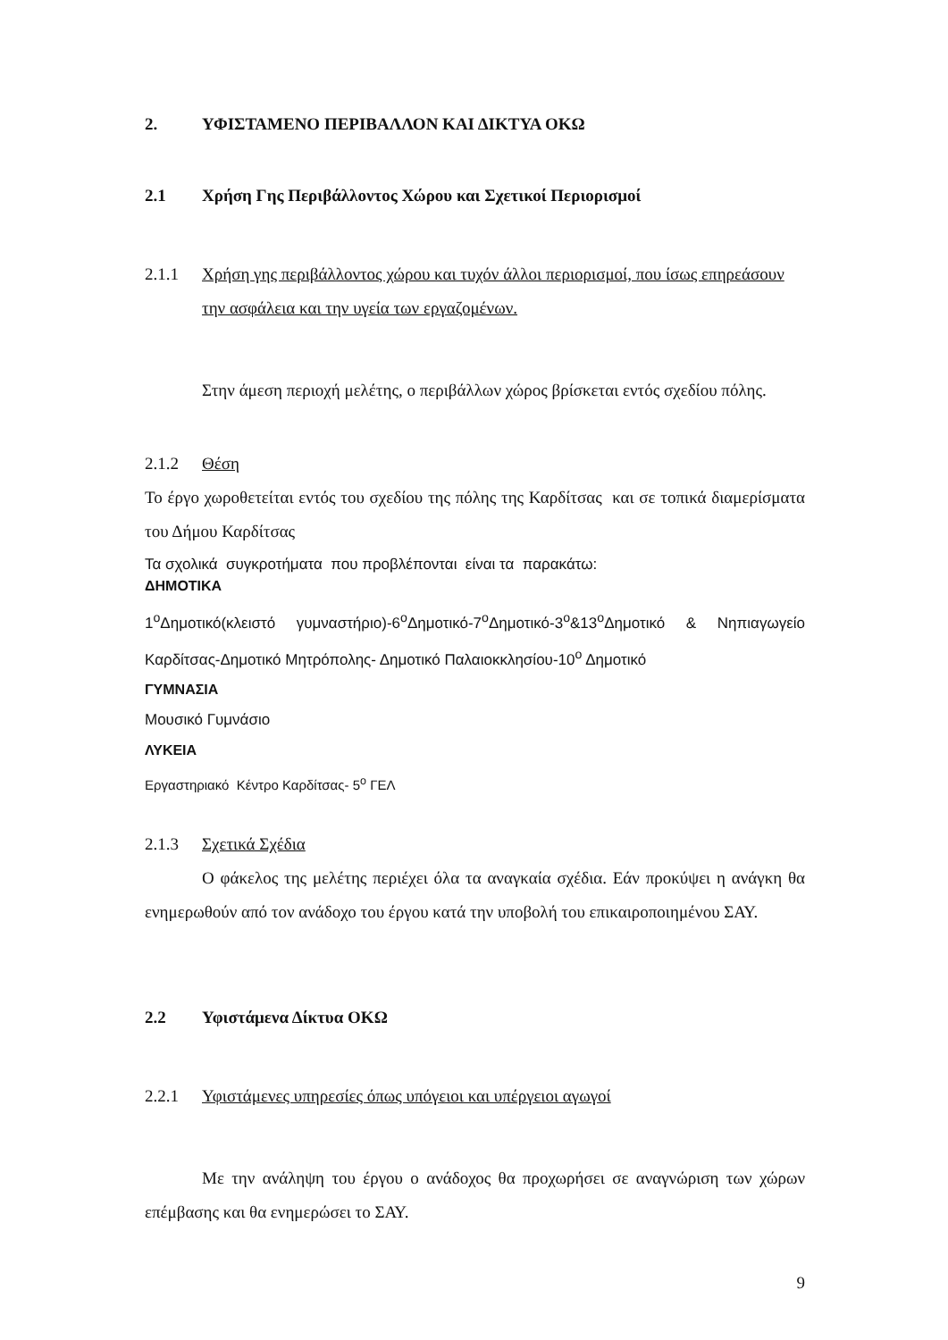2. ΥΦΙΣΤΑΜΕΝΟ ΠΕΡΙΒΑΛΛΟΝ ΚΑΙ ΔΙΚΤΥΑ ΟΚΩ
2.1 Χρήση Γης Περιβάλλοντος Χώρου και Σχετικοί Περιορισμοί
2.1.1 Χρήση γης περιβάλλοντος χώρου και τυχόν άλλοι περιορισμοί, που ίσως επηρεάσουν την ασφάλεια και την υγεία των εργαζομένων.
Στην άμεση περιοχή μελέτης, ο περιβάλλων χώρος βρίσκεται εντός σχεδίου πόλης.
2.1.2 Θέση
Το έργο χωροθετείται εντός του σχεδίου της πόλης της Καρδίτσας και σε τοπικά διαμερίσματα του Δήμου Καρδίτσας
Τα σχολικά συγκροτήματα που προβλέπονται είναι τα παρακάτω:
ΔΗΜΟΤΙΚΑ
1<sup>ο</sup>Δημοτικό(κλειστό γυμναστήριο)-6<sup>ο</sup>Δημοτικό-7<sup>ο</sup>Δημοτικό-3<sup>ο</sup>&13<sup>ο</sup>Δημοτικό & Νηπιαγωγείο Καρδίτσας-Δημοτικό Μητρόπολης- Δημοτικό Παλαιοκκλησίου-10<sup>ο</sup> Δημοτικό
ΓΥΜΝΑΣΙΑ
Μουσικό Γυμνάσιο
ΛΥΚΕΙΑ
Εργαστηριακό Κέντρο Καρδίτσας- 5<sup>ο</sup> ΓΕΛ
2.1.3 Σχετικά Σχέδια
Ο φάκελος της μελέτης περιέχει όλα τα αναγκαία σχέδια. Εάν προκύψει η ανάγκη θα ενημερωθούν από τον ανάδοχο του έργου κατά την υποβολή του επικαιροποιημένου ΣΑΥ.
2.2 Υφιστάμενα Δίκτυα ΟΚΩ
2.2.1 Υφιστάμενες υπηρεσίες όπως υπόγειοι και υπέργειοι αγωγοί
Με την ανάληψη του έργου ο ανάδοχος θα προχωρήσει σε αναγνώριση των χώρων επέμβασης και θα ενημερώσει το ΣΑΥ.
9